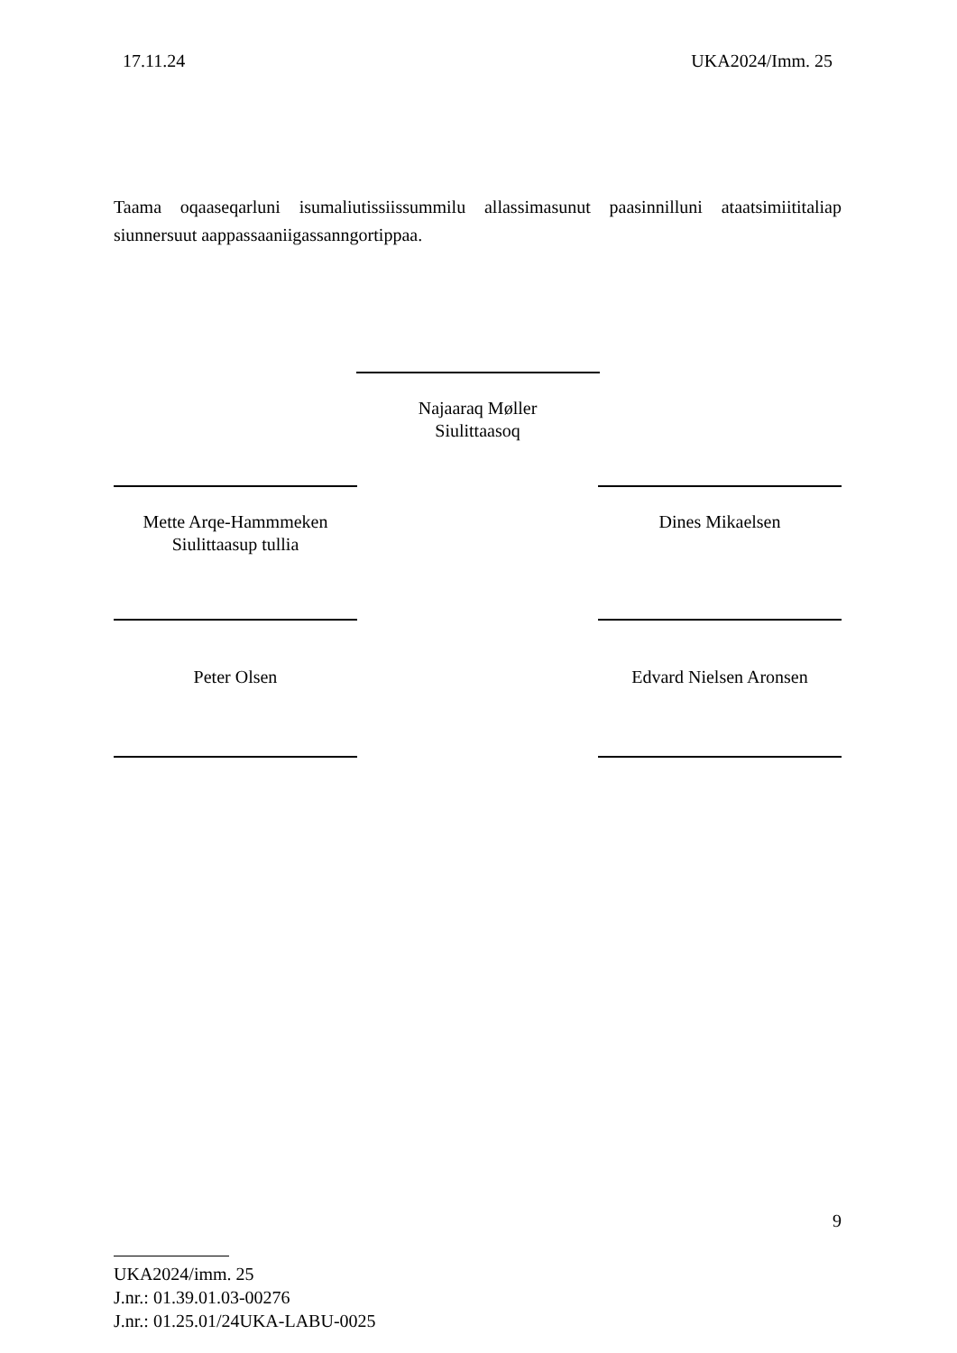17.11.24 UKA2024/Imm. 25
Taama oqaaseqarluni isumaliutissiissummilu allassimasunut paasinnilluni ataatsimiititaliap siunnersuut aappassaaniigassanngortippaa.
Najaaraq Møller
Siulittaasoq
Mette Arqe-Hammmeken
Siulittaasup tullia
Peter Olsen
Dines Mikaelsen
Edvard Nielsen Aronsen
9
UKA2024/imm. 25
J.nr.: 01.39.01.03-00276
J.nr.: 01.25.01/24UKA-LABU-0025